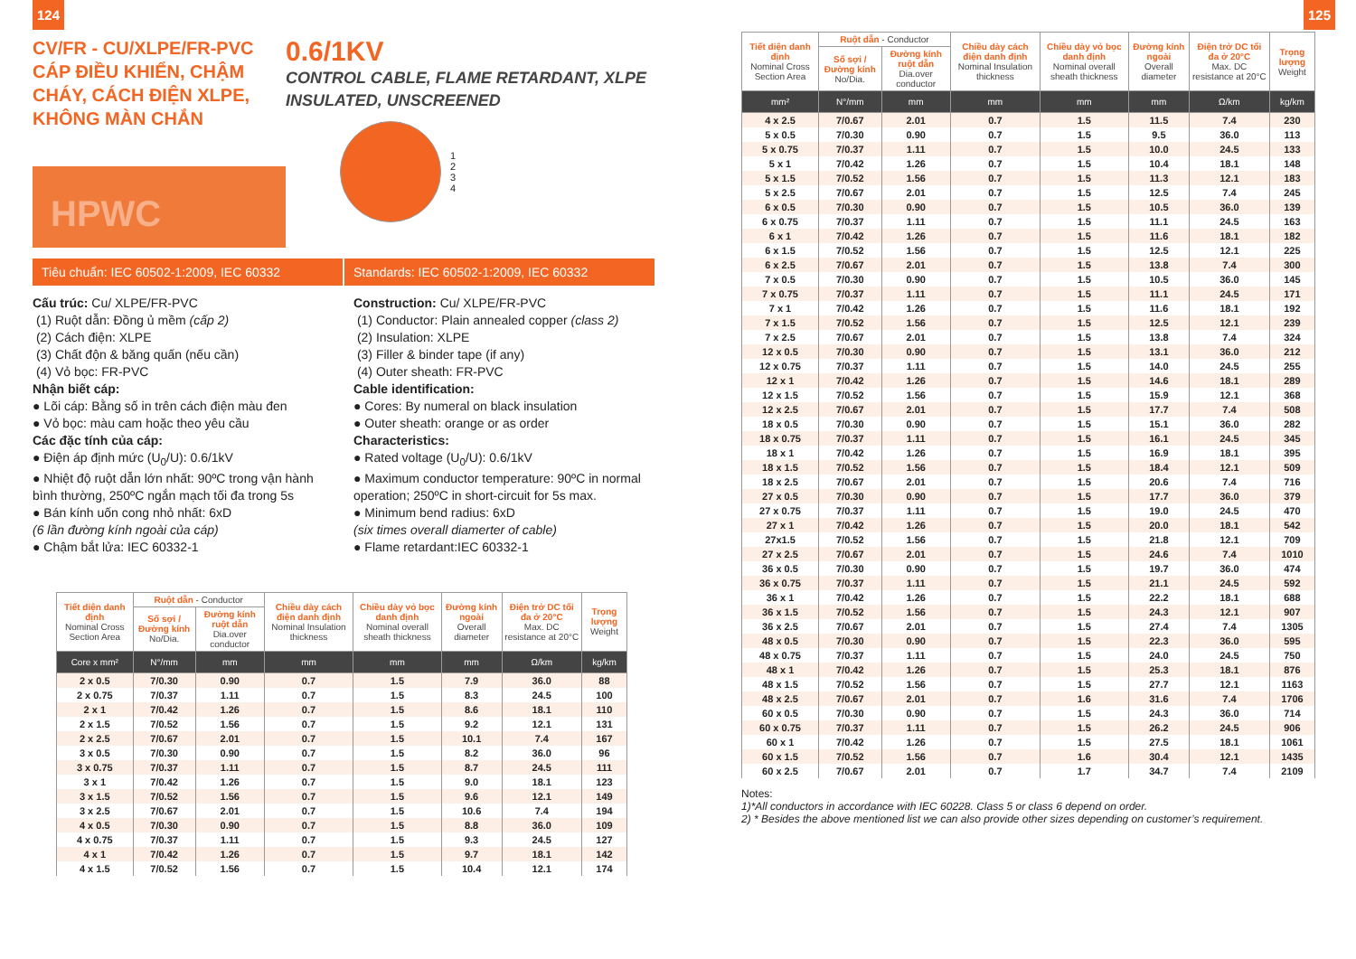124 125
CV/FR - CU/XLPE/FR-PVC
CÁP ĐIỀU KHIỂN, CHẬM CHÁY, CÁCH ĐIỆN XLPE, KHÔNG MÀN CHẮN
HPWC
0.6/1KV
CONTROL CABLE, FLAME RETARDANT, XLPE INSULATED, UNSCREENED
1
2
3
4
Tiêu chuẩn: IEC 60502-1:2009, IEC 60332
Standards: IEC 60502-1:2009, IEC 60332
Cấu trúc: Cu/ XLPE/FR-PVC
(1) Ruột dẫn: Đồng ủ mềm (cấp 2)
(2) Cách điện: XLPE
(3) Chất độn & băng quấn (nếu cần)
(4) Vỏ bọc: FR-PVC
Nhận biết cáp:
● Lõi cáp: Bằng số in trên cách điện màu đen
● Vỏ bọc: màu cam hoặc theo yêu cầu
Các đặc tính của cáp:
● Điện áp định mức (U<sub>0</sub>/U): 0.6/1kV
● Nhiệt độ ruột dẫn lớn nhất: 90ºC trong vận hành bình thường, 250ºC ngắn mạch tối đa trong 5s
● Bán kính uốn cong nhỏ nhất: 6xD
(6 lần đường kính ngoài của cáp)
● Chậm bắt lửa: IEC 60332-1
Construction: Cu/ XLPE/FR-PVC
(1) Conductor: Plain annealed copper (class 2)
(2) Insulation: XLPE
(3) Filler & binder tape (if any)
(4) Outer sheath: FR-PVC
Cable identification:
● Cores: By numeral on black insulation
● Outer sheath: orange or as order
Characteristics:
● Rated voltage (U<sub>0</sub>/U): 0.6/1kV
● Maximum conductor temperature: 90ºC in normal operation; 250ºC in short-circuit for 5s max.
● Minimum bend radius: 6xD
(six times overall diamerter of cable)
● Flame retardant:IEC 60332-1
| Tiết diện danh định Nominal Cross Section Area | Ruột dẫn - Conductor | | Chiều dày cách điện danh định Nominal Insulation thickness | Chiều dày vỏ bọc danh định Nominal overall sheath thickness | Đường kính ngoài Overall diameter | Điện trở DC tối đa ở 20°C Max. DC resistance at 20°C | Trọng lượng Weight |
| --- | --- | --- | --- | --- | --- | --- | --- |
| | Số sợi / Đường kính No/Dia. | Đường kính ruột dẫn Dia.over conductor | | | | | |
| Core x mm² | N°/mm | mm | mm | mm | mm | Ω/km | kg/km |
| 2 x 0.5 | 7/0.30 | 0.90 | 0.7 | 1.5 | 7.9 | 36.0 | 88 |
| 2 x 0.75 | 7/0.37 | 1.11 | 0.7 | 1.5 | 8.3 | 24.5 | 100 |
| 2 x 1 | 7/0.42 | 1.26 | 0.7 | 1.5 | 8.6 | 18.1 | 110 |
| 2 x 1.5 | 7/0.52 | 1.56 | 0.7 | 1.5 | 9.2 | 12.1 | 131 |
| 2 x 2.5 | 7/0.67 | 2.01 | 0.7 | 1.5 | 10.1 | 7.4 | 167 |
| 3 x 0.5 | 7/0.30 | 0.90 | 0.7 | 1.5 | 8.2 | 36.0 | 96 |
| 3 x 0.75 | 7/0.37 | 1.11 | 0.7 | 1.5 | 8.7 | 24.5 | 111 |
| 3 x 1 | 7/0.42 | 1.26 | 0.7 | 1.5 | 9.0 | 18.1 | 123 |
| 3 x 1.5 | 7/0.52 | 1.56 | 0.7 | 1.5 | 9.6 | 12.1 | 149 |
| 3 x 2.5 | 7/0.67 | 2.01 | 0.7 | 1.5 | 10.6 | 7.4 | 194 |
| 4 x 0.5 | 7/0.30 | 0.90 | 0.7 | 1.5 | 8.8 | 36.0 | 109 |
| 4 x 0.75 | 7/0.37 | 1.11 | 0.7 | 1.5 | 9.3 | 24.5 | 127 |
| 4 x 1 | 7/0.42 | 1.26 | 0.7 | 1.5 | 9.7 | 18.1 | 142 |
| 4 x 1.5 | 7/0.52 | 1.56 | 0.7 | 1.5 | 10.4 | 12.1 | 174 |
| Tiết diện danh định Nominal Cross Section Area | Ruột dẫn - Conductor | | Chiều dày cách điện danh định Nominal Insulation thickness | Chiều dày vỏ bọc danh định Nominal overall sheath thickness | Đường kính ngoài Overall diameter | Điện trở DC tối đa ở 20°C Max. DC resistance at 20°C | Trọng lượng Weight |
| --- | --- | --- | --- | --- | --- | --- | --- |
| | Số sợi / Đường kính No/Dia. | Đường kính ruột dẫn Dia.over conductor | | | | | |
| mm² | N°/mm | mm | mm | mm | mm | Ω/km | kg/km |
| 4 x 2.5 | 7/0.67 | 2.01 | 0.7 | 1.5 | 11.5 | 7.4 | 230 |
| 5 x 0.5 | 7/0.30 | 0.90 | 0.7 | 1.5 | 9.5 | 36.0 | 113 |
| 5 x 0.75 | 7/0.37 | 1.11 | 0.7 | 1.5 | 10.0 | 24.5 | 133 |
| 5 x 1 | 7/0.42 | 1.26 | 0.7 | 1.5 | 10.4 | 18.1 | 148 |
| 5 x 1.5 | 7/0.52 | 1.56 | 0.7 | 1.5 | 11.3 | 12.1 | 183 |
| 5 x 2.5 | 7/0.67 | 2.01 | 0.7 | 1.5 | 12.5 | 7.4 | 245 |
| 6 x 0.5 | 7/0.30 | 0.90 | 0.7 | 1.5 | 10.5 | 36.0 | 139 |
| 6 x 0.75 | 7/0.37 | 1.11 | 0.7 | 1.5 | 11.1 | 24.5 | 163 |
| 6 x 1 | 7/0.42 | 1.26 | 0.7 | 1.5 | 11.6 | 18.1 | 182 |
| 6 x 1.5 | 7/0.52 | 1.56 | 0.7 | 1.5 | 12.5 | 12.1 | 225 |
| 6 x 2.5 | 7/0.67 | 2.01 | 0.7 | 1.5 | 13.8 | 7.4 | 300 |
| 7 x 0.5 | 7/0.30 | 0.90 | 0.7 | 1.5 | 10.5 | 36.0 | 145 |
| 7 x 0.75 | 7/0.37 | 1.11 | 0.7 | 1.5 | 11.1 | 24.5 | 171 |
| 7 x 1 | 7/0.42 | 1.26 | 0.7 | 1.5 | 11.6 | 18.1 | 192 |
| 7 x 1.5 | 7/0.52 | 1.56 | 0.7 | 1.5 | 12.5 | 12.1 | 239 |
| 7 x 2.5 | 7/0.67 | 2.01 | 0.7 | 1.5 | 13.8 | 7.4 | 324 |
| 12 x 0.5 | 7/0.30 | 0.90 | 0.7 | 1.5 | 13.1 | 36.0 | 212 |
| 12 x 0.75 | 7/0.37 | 1.11 | 0.7 | 1.5 | 14.0 | 24.5 | 255 |
| 12 x 1 | 7/0.42 | 1.26 | 0.7 | 1.5 | 14.6 | 18.1 | 289 |
| 12 x 1.5 | 7/0.52 | 1.56 | 0.7 | 1.5 | 15.9 | 12.1 | 368 |
| 12 x 2.5 | 7/0.67 | 2.01 | 0.7 | 1.5 | 17.7 | 7.4 | 508 |
| 18 x 0.5 | 7/0.30 | 0.90 | 0.7 | 1.5 | 15.1 | 36.0 | 282 |
| 18 x 0.75 | 7/0.37 | 1.11 | 0.7 | 1.5 | 16.1 | 24.5 | 345 |
| 18 x 1 | 7/0.42 | 1.26 | 0.7 | 1.5 | 16.9 | 18.1 | 395 |
| 18 x 1.5 | 7/0.52 | 1.56 | 0.7 | 1.5 | 18.4 | 12.1 | 509 |
| 18 x 2.5 | 7/0.67 | 2.01 | 0.7 | 1.5 | 20.6 | 7.4 | 716 |
| 27 x 0.5 | 7/0.30 | 0.90 | 0.7 | 1.5 | 17.7 | 36.0 | 379 |
| 27 x 0.75 | 7/0.37 | 1.11 | 0.7 | 1.5 | 19.0 | 24.5 | 470 |
| 27 x 1 | 7/0.42 | 1.26 | 0.7 | 1.5 | 20.0 | 18.1 | 542 |
| 27x1.5 | 7/0.52 | 1.56 | 0.7 | 1.5 | 21.8 | 12.1 | 709 |
| 27 x 2.5 | 7/0.67 | 2.01 | 0.7 | 1.5 | 24.6 | 7.4 | 1010 |
| 36 x 0.5 | 7/0.30 | 0.90 | 0.7 | 1.5 | 19.7 | 36.0 | 474 |
| 36 x 0.75 | 7/0.37 | 1.11 | 0.7 | 1.5 | 21.1 | 24.5 | 592 |
| 36 x 1 | 7/0.42 | 1.26 | 0.7 | 1.5 | 22.2 | 18.1 | 688 |
| 36 x 1.5 | 7/0.52 | 1.56 | 0.7 | 1.5 | 24.3 | 12.1 | 907 |
| 36 x 2.5 | 7/0.67 | 2.01 | 0.7 | 1.5 | 27.4 | 7.4 | 1305 |
| 48 x 0.5 | 7/0.30 | 0.90 | 0.7 | 1.5 | 22.3 | 36.0 | 595 |
| 48 x 0.75 | 7/0.37 | 1.11 | 0.7 | 1.5 | 24.0 | 24.5 | 750 |
| 48 x 1 | 7/0.42 | 1.26 | 0.7 | 1.5 | 25.3 | 18.1 | 876 |
| 48 x 1.5 | 7/0.52 | 1.56 | 0.7 | 1.5 | 27.7 | 12.1 | 1163 |
| 48 x 2.5 | 7/0.67 | 2.01 | 0.7 | 1.6 | 31.6 | 7.4 | 1706 |
| 60 x 0.5 | 7/0.30 | 0.90 | 0.7 | 1.5 | 24.3 | 36.0 | 714 |
| 60 x 0.75 | 7/0.37 | 1.11 | 0.7 | 1.5 | 26.2 | 24.5 | 906 |
| 60 x 1 | 7/0.42 | 1.26 | 0.7 | 1.5 | 27.5 | 18.1 | 1061 |
| 60 x 1.5 | 7/0.52 | 1.56 | 0.7 | 1.6 | 30.4 | 12.1 | 1435 |
| 60 x 2.5 | 7/0.67 | 2.01 | 0.7 | 1.7 | 34.7 | 7.4 | 2109 |
Notes:
1)*All conductors in accordance with IEC 60228. Class 5 or class 6 depend on order.
2) * Besides the above mentioned list we can also provide other sizes depending on customer’s requirement.